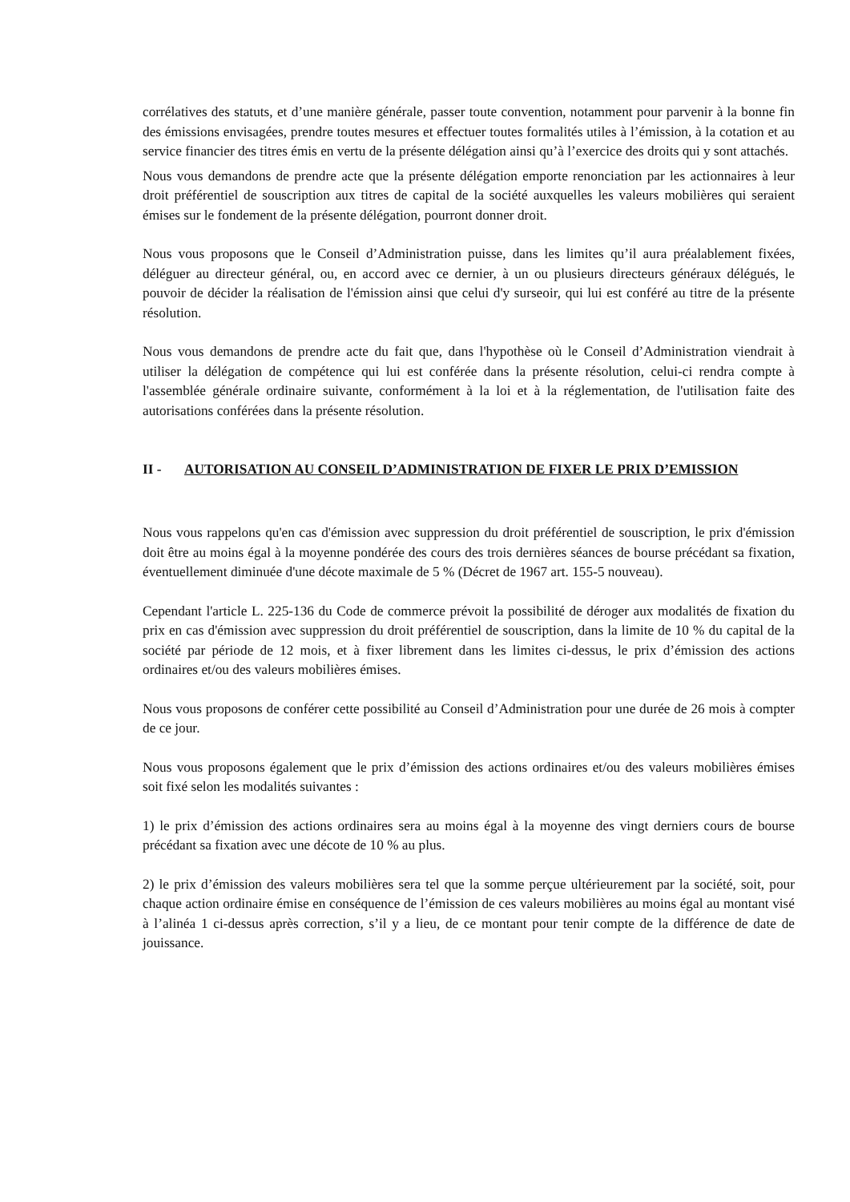corrélatives des statuts, et d’une manière générale, passer toute convention, notamment pour parvenir à la bonne fin des émissions envisagées, prendre toutes mesures et effectuer toutes formalités utiles à l’émission, à la cotation et au service financier des titres émis en vertu de la présente délégation ainsi qu’à l’exercice des droits qui y sont attachés.
Nous vous demandons de prendre acte que la présente délégation emporte renonciation par les actionnaires à leur droit préférentiel de souscription aux titres de capital de la société auxquelles les valeurs mobilières qui seraient émises sur le fondement de la présente délégation, pourront donner droit.
Nous vous proposons que le Conseil d’Administration puisse, dans les limites qu’il aura préalablement fixées, déléguer au directeur général, ou, en accord avec ce dernier, à un ou plusieurs directeurs généraux délégués, le pouvoir de décider la réalisation de l'émission ainsi que celui d'y surseoir, qui lui est conféré au titre de la présente résolution.
Nous vous demandons de prendre acte du fait que, dans l'hypothèse où le Conseil d’Administration viendrait à utiliser la délégation de compétence qui lui est conférée dans la présente résolution, celui-ci rendra compte à l'assemblée générale ordinaire suivante, conformément à la loi et à la réglementation, de l'utilisation faite des autorisations conférées dans la présente résolution.
II - AUTORISATION AU CONSEIL D’ADMINISTRATION DE FIXER LE PRIX D’EMISSION
Nous vous rappelons qu'en cas d'émission avec suppression du droit préférentiel de souscription, le prix d'émission doit être au moins égal à la moyenne pondérée des cours des trois dernières séances de bourse précédant sa fixation, éventuellement diminuée d'une décote maximale de 5 % (Décret de 1967 art. 155-5 nouveau).
Cependant l'article L. 225-136 du Code de commerce prévoit la possibilité de déroger aux modalités de fixation du prix en cas d'émission avec suppression du droit préférentiel de souscription, dans la limite de 10 % du capital de la société par période de 12 mois, et à fixer librement dans les limites ci-dessus, le prix d’émission des actions ordinaires et/ou des valeurs mobilières émises.
Nous vous proposons de conférer cette possibilité au Conseil d’Administration pour une durée de 26 mois à compter de ce jour.
Nous vous proposons également que le prix d’émission des actions ordinaires et/ou des valeurs mobilières émises soit fixé selon les modalités suivantes :
1) le prix d’émission des actions ordinaires sera au moins égal à la moyenne des vingt derniers cours de bourse précédant sa fixation avec une décote de 10 % au plus.
2) le prix d’émission des valeurs mobilières sera tel que la somme perçue ultérieurement par la société, soit, pour chaque action ordinaire émise en conséquence de l’émission de ces valeurs mobilières au moins égal au montant visé à l’alinéa 1 ci-dessus après correction, s’il y a lieu, de ce montant pour tenir compte de la différence de date de jouissance.